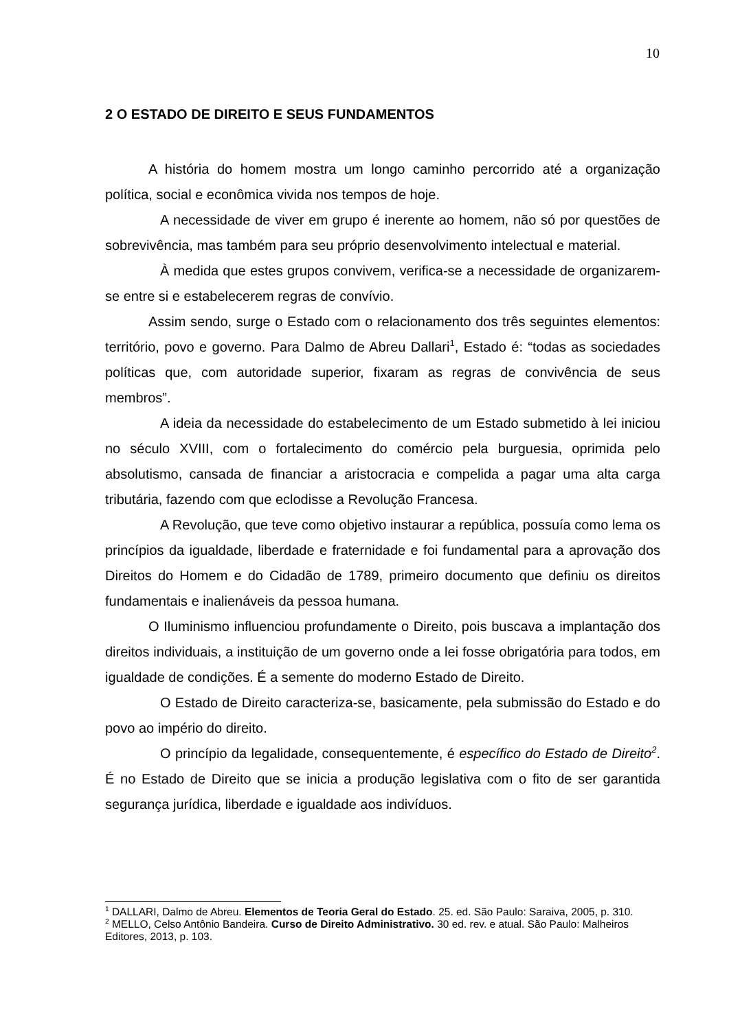10
2 O ESTADO DE DIREITO E SEUS FUNDAMENTOS
A história do homem mostra um longo caminho percorrido até a organização política, social e econômica vivida nos tempos de hoje.
A necessidade de viver em grupo é inerente ao homem, não só por questões de sobrevivência, mas também para seu próprio desenvolvimento intelectual e material.
À medida que estes grupos convivem, verifica-se a necessidade de organizarem-se entre si e estabelecerem regras de convívio.
Assim sendo, surge o Estado com o relacionamento dos três seguintes elementos: território, povo e governo. Para Dalmo de Abreu Dallari<sup>1</sup>, Estado é: “todas as sociedades políticas que, com autoridade superior, fixaram as regras de convivência de seus membros”.
A ideia da necessidade do estabelecimento de um Estado submetido à lei iniciou no século XVIII, com o fortalecimento do comércio pela burguesia, oprimida pelo absolutismo, cansada de financiar a aristocracia e compelida a pagar uma alta carga tributária, fazendo com que eclodisse a Revolução Francesa.
A Revolução, que teve como objetivo instaurar a república, possuía como lema os princípios da igualdade, liberdade e fraternidade e foi fundamental para a aprovação dos Direitos do Homem e do Cidadão de 1789, primeiro documento que definiu os direitos fundamentais e inalienáveis da pessoa humana.
O Iluminismo influenciou profundamente o Direito, pois buscava a implantação dos direitos individuais, a instituição de um governo onde a lei fosse obrigatória para todos, em igualdade de condições. É a semente do moderno Estado de Direito.
O Estado de Direito caracteriza-se, basicamente, pela submissão do Estado e do povo ao império do direito.
O princípio da legalidade, consequentemente, é específico do Estado de Direito<sup>2</sup>. É no Estado de Direito que se inicia a produção legislativa com o fito de ser garantida segurança jurídica, liberdade e igualdade aos indivíduos.
<sup>1</sup> DALLARI, Dalmo de Abreu. Elementos de Teoria Geral do Estado. 25. ed. São Paulo: Saraiva, 2005, p. 310.
<sup>2</sup> MELLO, Celso Antônio Bandeira. Curso de Direito Administrativo. 30 ed. rev. e atual. São Paulo: Malheiros Editores, 2013, p. 103.